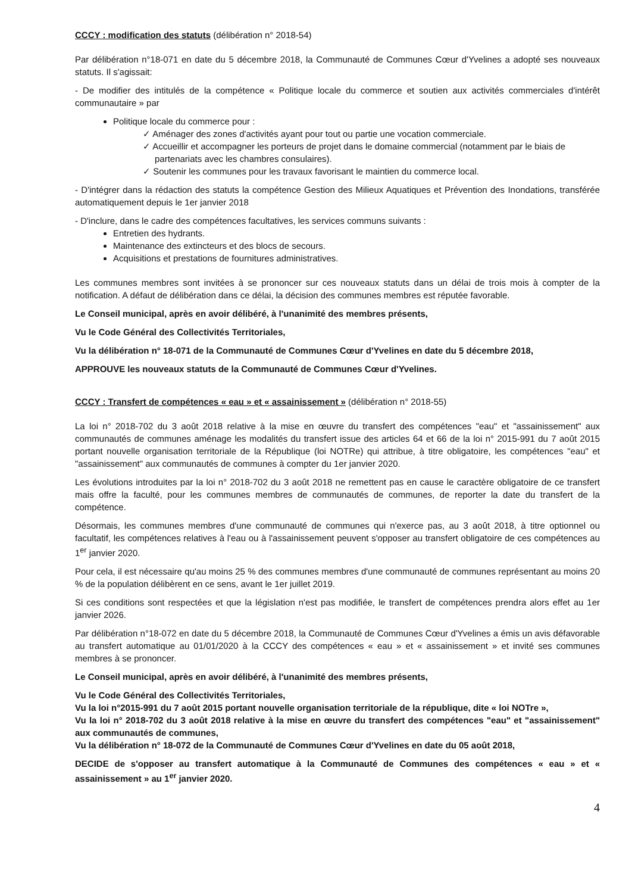CCCY : modification des statuts (délibération n° 2018-54)
Par délibération n°18-071 en date du 5 décembre 2018, la Communauté de Communes Cœur d'Yvelines a adopté ses nouveaux statuts. Il s'agissait:
- De modifier des intitulés de la compétence « Politique locale du commerce et soutien aux activités commerciales d'intérêt communautaire » par
Politique locale du commerce pour :
✓ Aménager des zones d'activités ayant pour tout ou partie une vocation commerciale.
✓ Accueillir et accompagner les porteurs de projet dans le domaine commercial (notamment par le biais de partenariats avec les chambres consulaires).
✓ Soutenir les communes pour les travaux favorisant le maintien du commerce local.
- D'intégrer dans la rédaction des statuts la compétence Gestion des Milieux Aquatiques et Prévention des Inondations, transférée automatiquement depuis le 1er janvier 2018
- D'inclure, dans le cadre des compétences facultatives, les services communs suivants :
Entretien des hydrants.
Maintenance des extincteurs et des blocs de secours.
Acquisitions et prestations de fournitures administratives.
Les communes membres sont invitées à se prononcer sur ces nouveaux statuts dans un délai de trois mois à compter de la notification. A défaut de délibération dans ce délai, la décision des communes membres est réputée favorable.
Le Conseil municipal, après en avoir délibéré, à l'unanimité des membres présents,
Vu le Code Général des Collectivités Territoriales,
Vu la délibération n° 18-071 de la Communauté de Communes Cœur d'Yvelines en date du 5 décembre 2018,
APPROUVE les nouveaux statuts de la Communauté de Communes Cœur d'Yvelines.
CCCY : Transfert de compétences « eau » et « assainissement » (délibération n° 2018-55)
La loi n° 2018-702 du 3 août 2018 relative à la mise en œuvre du transfert des compétences "eau" et "assainissement" aux communautés de communes aménage les modalités du transfert issue des articles 64 et 66 de la loi n° 2015-991 du 7 août 2015 portant nouvelle organisation territoriale de la République (loi NOTRe) qui attribue, à titre obligatoire, les compétences "eau" et "assainissement" aux communautés de communes à compter du 1er janvier 2020.
Les évolutions introduites par la loi n° 2018-702 du 3 août 2018 ne remettent pas en cause le caractère obligatoire de ce transfert mais offre la faculté, pour les communes membres de communautés de communes, de reporter la date du transfert de la compétence.
Désormais, les communes membres d'une communauté de communes qui n'exerce pas, au 3 août 2018, à titre optionnel ou facultatif, les compétences relatives à l'eau ou à l'assainissement peuvent s'opposer au transfert obligatoire de ces compétences au 1<sup>er</sup> janvier 2020.
Pour cela, il est nécessaire qu'au moins 25 % des communes membres d'une communauté de communes représentant au moins 20 % de la population délibèrent en ce sens, avant le 1er juillet 2019.
Si ces conditions sont respectées et que la législation n'est pas modifiée, le transfert de compétences prendra alors effet au 1er janvier 2026.
Par délibération n°18-072 en date du 5 décembre 2018, la Communauté de Communes Cœur d'Yvelines a émis un avis défavorable au transfert automatique au 01/01/2020 à la CCCY des compétences « eau » et « assainissement » et invité ses communes membres à se prononcer.
Le Conseil municipal, après en avoir délibéré, à l'unanimité des membres présents,
Vu le Code Général des Collectivités Territoriales,
Vu la loi n°2015-991 du 7 août 2015 portant nouvelle organisation territoriale de la république, dite « loi NOTre »,
Vu la loi n° 2018-702 du 3 août 2018 relative à la mise en œuvre du transfert des compétences "eau" et "assainissement" aux communautés de communes,
Vu la délibération n° 18-072 de la Communauté de Communes Cœur d'Yvelines en date du 05 août 2018,
DECIDE de s'opposer au transfert automatique à la Communauté de Communes des compétences « eau » et « assainissement » au 1<sup>er</sup> janvier 2020.
4